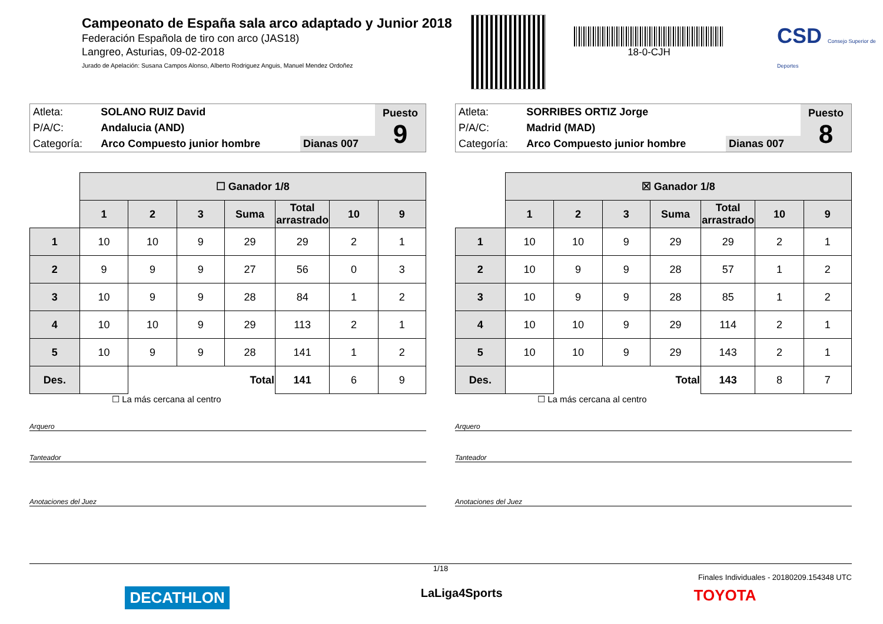Campeonato de España sala arco adaptado y Junior 2018
Federación Española de tiro con arco (JAS18)
Langreo, Asturias, 09-02-2018
Jurado de Apelación: Susana Campos Alonso, Alberto Rodriguez Anguis, Manuel Mendez Ordoñez
18-0-CJH
CSD Consejo Superior de Deportes
| Atleta: | SOLANO RUIZ David | | Puesto 9 |
| P/A/C: | Andalucia (AND) | | |
| Categoría: | Arco Compuesto junior hombre | Dianas 007 | |
| | ☐ Ganador 1/8 | | | | | | |
| | 1 | 2 | 3 | Suma | Total arrastrado | 10 | 9 |
| 1 | 10 | 10 | 9 | 29 | 29 | 2 | 1 |
| 2 | 9 | 9 | 9 | 27 | 56 | 0 | 3 |
| 3 | 10 | 9 | 9 | 28 | 84 | 1 | 2 |
| 4 | 10 | 10 | 9 | 29 | 113 | 2 | 1 |
| 5 | 10 | 9 | 9 | 28 | 141 | 1 | 2 |
| Des. | | Total | | | 141 | 6 | 9 |
☐ La más cercana al centro
Arquero
Tanteador
Anotaciones del Juez
| Atleta: | SORRIBES ORTIZ Jorge | | Puesto 8 |
| P/A/C: | Madrid (MAD) | | |
| Categoría: | Arco Compuesto junior hombre | Dianas 007 | |
| | ☒ Ganador 1/8 | | | | | | |
| | 1 | 2 | 3 | Suma | Total arrastrado | 10 | 9 |
| 1 | 10 | 10 | 9 | 29 | 29 | 2 | 1 |
| 2 | 10 | 9 | 9 | 28 | 57 | 1 | 2 |
| 3 | 10 | 9 | 9 | 28 | 85 | 1 | 2 |
| 4 | 10 | 10 | 9 | 29 | 114 | 2 | 1 |
| 5 | 10 | 10 | 9 | 29 | 143 | 2 | 1 |
| Des. | | Total | | | 143 | 8 | 7 |
☐ La más cercana al centro
Arquero
Tanteador
Anotaciones del Juez
1/18
Finales Individuales - 20180209.154348 UTC
DECATHLON LaLiga4Sports TOYOTA